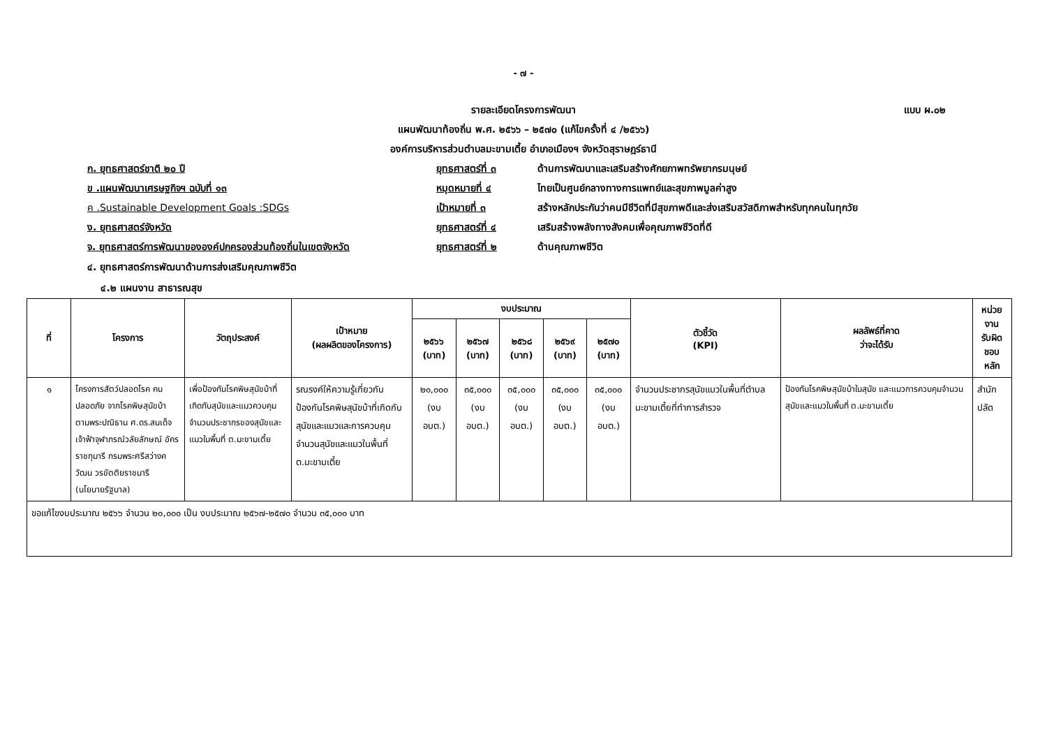- ๗ -
แบบ ผ.๐๒
รายละเอียดโครงการพัฒนา
แผนพัฒนาท้องถิ่น พ.ศ. ๒๕๖๖ – ๒๕๗๐ (แก้ไขครั้งที่ ๔ /๒๕๖๖)
องค์การบริหารส่วนตำบลมะขามเตี้ย อำเภอเมืองฯ จังหวัดสุราษฎร์ธานี
ก. ยุทธศาสตร์ชาติ ๒๐ ปี ยุทธศาสตร์ที่ ๓ ด้านการพัฒนาและเสริมสร้างศักยภาพทรัพยากรมนุษย์
ข .แผนพัฒนาเศรษฐกิจฯ ฉบับที่ ๑๓ หมุดหมายที่ ๔ ไทยเป็นศูนย์กลางทางการแพทย์และสุขภาพมูลค่าสูง
ค .Sustainable Development Goals :SDGs เป้าหมายที่ ๓ สร้างหลักประกันว่าคนมีชีวิตที่มีสุขภาพดีและส่งเสริมสวัสดิภาพสำหรับทุกคนในทุกวัย
ง. ยุทธศาสตร์จังหวัด ยุทธศาสตร์ที่ ๔ เสริมสร้างพลังทางสังคมเพื่อคุณภาพชีวิตที่ดี
จ. ยุทธศาสตร์การพัฒนาขององค์ปกครองส่วนท้องถิ่นในเขตจังหวัด ยุทธศาสตร์ที่ ๒ ด้านคุณภาพชีวิต
๔. ยุทธศาสตร์การพัฒนาด้านการส่งเสริมคุณภาพชีวิต
๔.๒ แผนงาน สาธารณสุข
| ที่ | โครงการ | วัตถุประสงค์ | เป้าหมาย (ผลผลิตของโครงการ) | งบประมาณ | | | | | ตัวชี้วัด (KPI) | ผลลัพธ์ที่คาด ว่าจะได้รับ | หน่วยงาน รับผิดชอบ หลัก |
| --- | --- | --- | --- | --- | --- | --- | --- | --- | --- | --- | --- |
| | | | | ๒๕๖๖ (บาท) | ๒๕๖๗ (บาท) | ๒๕๖๘ (บาท) | ๒๕๖๙ (บาท) | ๒๕๗๐ (บาท) | | | |
| ๑ | โครงการสัตว์ปลอดโรค คนปลอดภัย จากโรคพิษสุนัขบ้า ตามพระปณิธาน ศ.ดร.สมเด็จเจ้าฟ้าจุฬาภรณ์วลัยลักษณ์ อัครราชกุมารี กรมพระศรีสว่างควัฒน วรขัตติยราชนารี (นโยบายรัฐบาล) | เพื่อป้องกันโรคพิษสุนัขบ้าที่เกิดกับสุนัขและแมวควบคุมจำนวนประชากรของสุนัขและแมวในพื้นที่ ต.มะขามเตี้ย | รณรงค์ให้ความรู้เกี่ยวกับป้องกันโรคพิษสุนัขบ้าที่เกิดกับสุนัขและแมวและการควบคุมจำนวนสุนัขและแมวในพื้นที่ ต.มะขามเตี้ย | ๒๐,๐๐๐ (งบ อบต.) | ๓๕,๐๐๐ (งบ อบต.) | ๓๕,๐๐๐ (งบ อบต.) | ๓๕,๐๐๐ (งบ อบต.) | ๓๕,๐๐๐ (งบ อบต.) | จำนวนประชากรสุนัขแมวในพื้นที่ตำบลมะขามเตี้ยที่ทำการสำรวจ | ป้องกันโรคพิษสุนัขบ้าในสุนัข และแมวการควบคุมจำนวนสุนัขและแมวในพื้นที่ ต.มะขามเตี้ย | สำนักปลัด |
| ขอแก้ไขงบประมาณ ๒๕๖๖ จำนวน ๒๐,๐๐๐ เป็น งบประมาณ ๒๕๖๗-๒๕๗๐ จำนวน ๓๕,๐๐๐ บาท | | | | | | | | | | | |